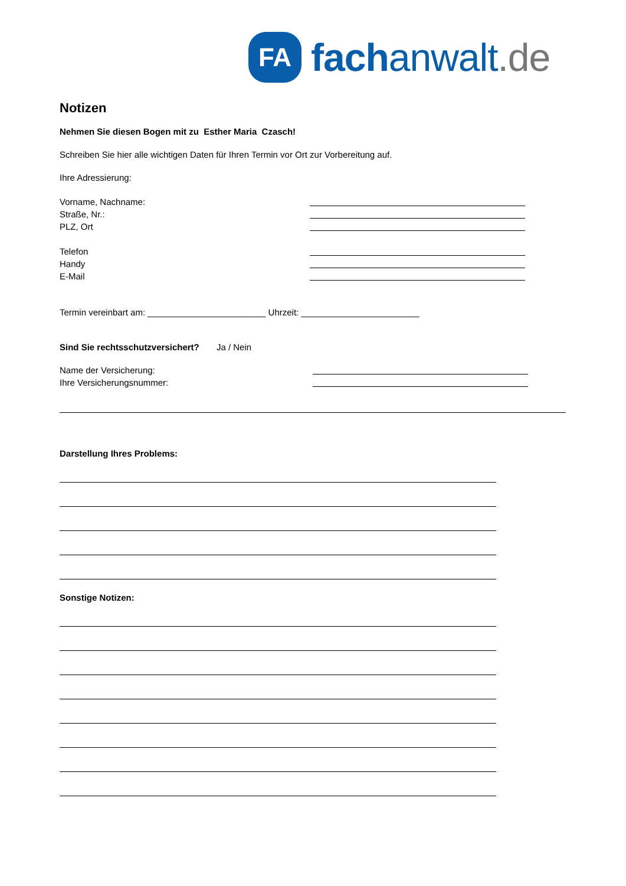FA
fachanwalt.de
Notizen
Nehmen Sie diesen Bogen mit zu Esther Maria Czasch!
Schreiben Sie hier alle wichtigen Daten für Ihren Termin vor Ort zur Vorbereitung auf.
Ihre Adressierung:
Vorname, Nachname:
Straße, Nr.:
PLZ, Ort
Telefon
Handy
E-Mail
Termin vereinbart am: ________________________ Uhrzeit: ________________________
Sind Sie rechtsschutzversichert? Ja / Nein
Name der Versicherung:
Ihre Versicherungsnummer:
Darstellung Ihres Problems:
Sonstige Notizen: